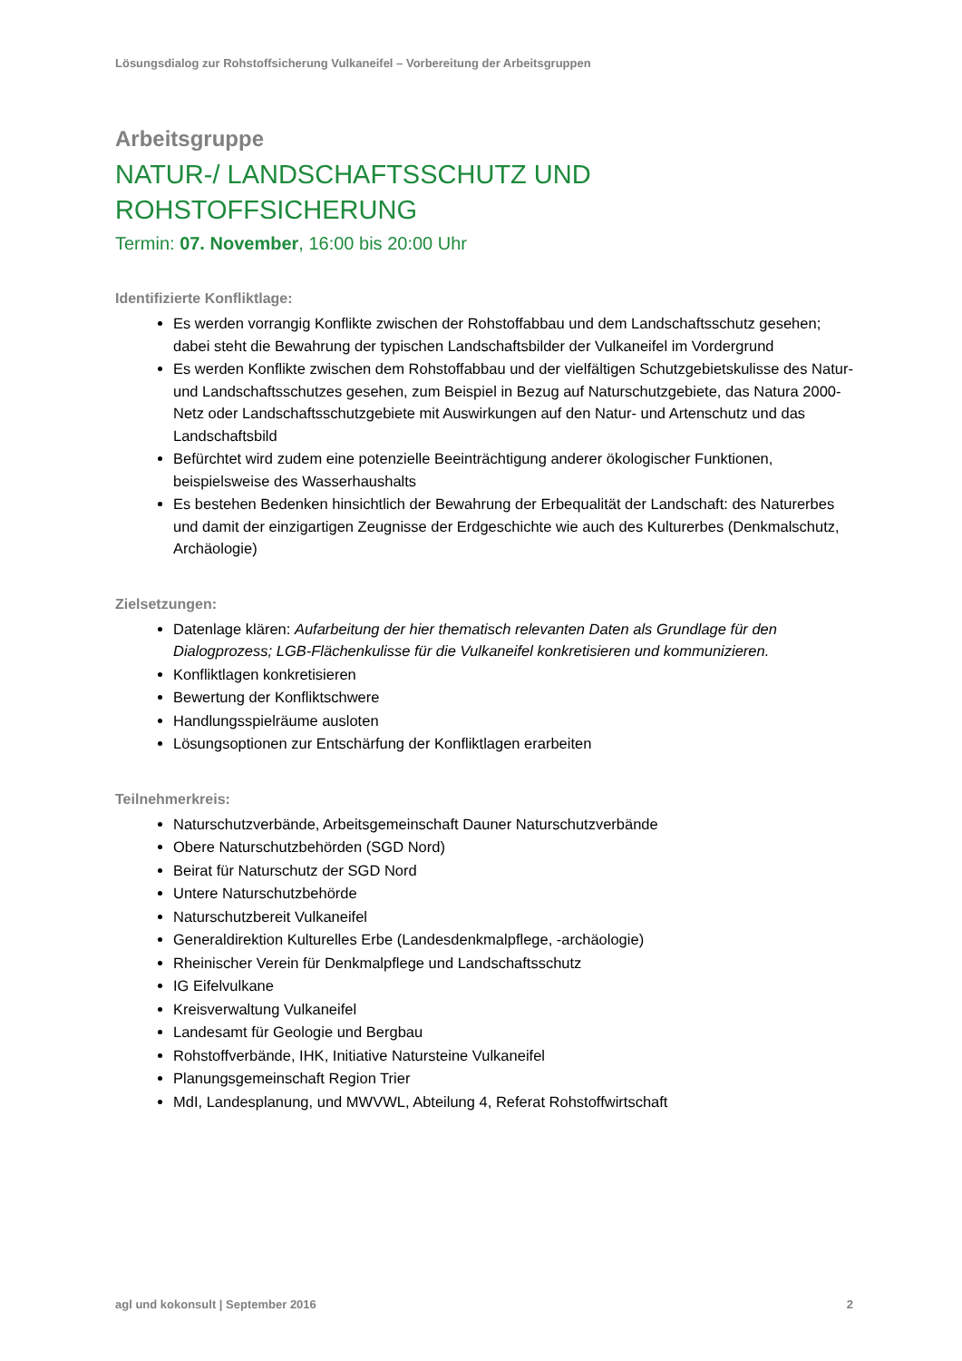Lösungsdialog zur Rohstoffsicherung Vulkaneifel – Vorbereitung der Arbeitsgruppen
Arbeitsgruppe
NATUR-/ LANDSCHAFTSSCHUTZ UND ROHSTOFFSICHERUNG
Termin: 07. November, 16:00 bis 20:00 Uhr
Identifizierte Konfliktlage:
Es werden vorrangig Konflikte zwischen der Rohstoffabbau und dem Landschaftsschutz gesehen; dabei steht die Bewahrung der typischen Landschaftsbilder der Vulkaneifel im Vordergrund
Es werden Konflikte zwischen dem Rohstoffabbau und der vielfältigen Schutzgebietskulisse des Natur- und Landschaftsschutzes gesehen, zum Beispiel in Bezug auf Naturschutzgebiete, das Natura 2000-Netz oder Landschaftsschutzgebiete mit Auswirkungen auf den Natur- und Artenschutz und das Landschaftsbild
Befürchtet wird zudem eine potenzielle Beeinträchtigung anderer ökologischer Funktionen, beispielsweise des Wasserhaushalts
Es bestehen Bedenken hinsichtlich der Bewahrung der Erbequalität der Landschaft: des Naturerbes und damit der einzigartigen Zeugnisse der Erdgeschichte wie auch des Kulturerbes (Denkmalschutz, Archäologie)
Zielsetzungen:
Datenlage klären: Aufarbeitung der hier thematisch relevanten Daten als Grundlage für den Dialogprozess; LGB-Flächenkulisse für die Vulkaneifel konkretisieren und kommunizieren.
Konfliktlagen konkretisieren
Bewertung der Konfliktschwere
Handlungsspielräume ausloten
Lösungsoptionen zur Entschärfung der Konfliktlagen erarbeiten
Teilnehmerkreis:
Naturschutzverbände, Arbeitsgemeinschaft Dauner Naturschutzverbände
Obere Naturschutzbehörden (SGD Nord)
Beirat für Naturschutz der SGD Nord
Untere Naturschutzbehörde
Naturschutzbereit Vulkaneifel
Generaldirektion Kulturelles Erbe (Landesdenkmalpflege, -archäologie)
Rheinischer Verein für Denkmalpflege und Landschaftsschutz
IG Eifelvulkane
Kreisverwaltung Vulkaneifel
Landesamt für Geologie und Bergbau
Rohstoffverbände, IHK, Initiative Natursteine Vulkaneifel
Planungsgemeinschaft Region Trier
MdI, Landesplanung, und MWVWL, Abteilung 4, Referat Rohstoffwirtschaft
agl und kokonsult | September 2016 2